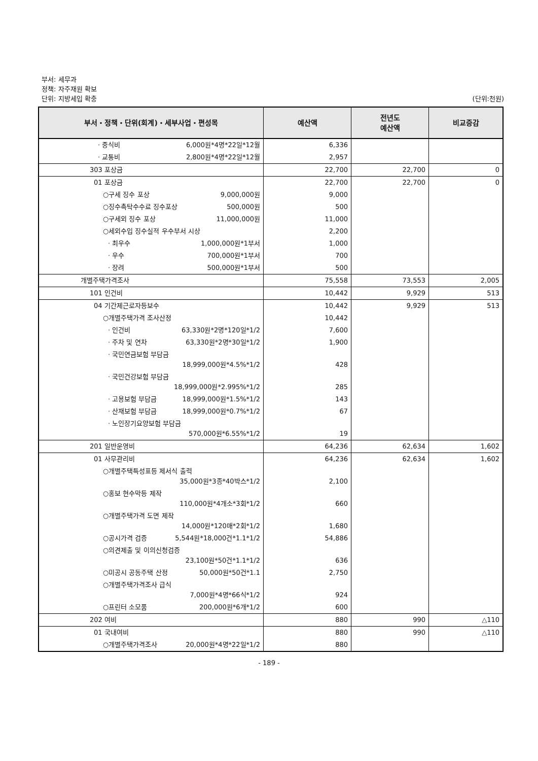부서: 세무과
정책: 자주재원 확보
단위: 지방세입 확충 (단위:천원)
| 부서・정책・단위(회계)・세부사업・편성목 | 예산액 | 전년도 예산액 | 비교증감 |
| --- | --- | --- | --- |
| · 중식비 6,000원*4명*22일*12월 | 6,336 | | |
| · 교통비 2,800원*4명*22일*12월 | 2,957 | | |
| 303 포상금 | 22,700 | 22,700 | 0 |
| 01 포상금 | 22,700 | 22,700 | 0 |
| ○구세 징수 포상 9,000,000원 | 9,000 | | |
| ○징수촉탁수수료 징수포상 500,000원 | 500 | | |
| ○구세외 징수 포상 11,000,000원 | 11,000 | | |
| ○세외수입 징수실적 우수부서 시상 | 2,200 | | |
| · 최우수 1,000,000원*1부서 | 1,000 | | |
| · 우수 700,000원*1부서 | 700 | | |
| · 장려 500,000원*1부서 | 500 | | |
| 개별주택가격조사 | 75,558 | 73,553 | 2,005 |
| 101 인건비 | 10,442 | 9,929 | 513 |
| 04 기간제근로자등보수 | 10,442 | 9,929 | 513 |
| ○개별주택가격 조사산정 | 10,442 | | |
| · 인건비 63,330원*2명*120일*1/2 | 7,600 | | |
| · 주차 및 연차 63,330원*2명*30일*1/2 | 1,900 | | |
| · 국민연금보험 부담금 18,999,000원*4.5%*1/2 | 428 | | |
| · 국민건강보험 부담금 18,999,000원*2.995%*1/2 | 285 | | |
| · 고용보험 부담금 18,999,000원*1.5%*1/2 | 143 | | |
| · 산재보험 부담금 18,999,000원*0.7%*1/2 | 67 | | |
| · 노인장기요양보험 부담금 570,000원*6.55%*1/2 | 19 | | |
| 201 일반운영비 | 64,236 | 62,634 | 1,602 |
| 01 사무관리비 | 64,236 | 62,634 | 1,602 |
| ○개별주택특성표등 제서식 출력 35,000원*3종*40박스*1/2 | 2,100 | | |
| ○홍보 현수막등 제작 110,000원*4개소*3회*1/2 | 660 | | |
| ○개별주택가격 도면 제작 14,000원*120매*2회*1/2 | 1,680 | | |
| ○공시가격 검증 5,544원*18,000건*1.1*1/2 | 54,886 | | |
| ○의견제출 및 이의신청검증 23,100원*50건*1.1*1/2 | 636 | | |
| ○미공시 공동주택 산정 50,000원*50건*1.1 | 2,750 | | |
| ○개별주택가격조사 급식 7,000원*4명*66식*1/2 | 924 | | |
| ○프린터 소모품 200,000원*6개*1/2 | 600 | | |
| 202 여비 | 880 | 990 | △110 |
| 01 국내여비 | 880 | 990 | △110 |
| ○개별주택가격조사 20,000원*4명*22일*1/2 | 880 | | |
- 189 -